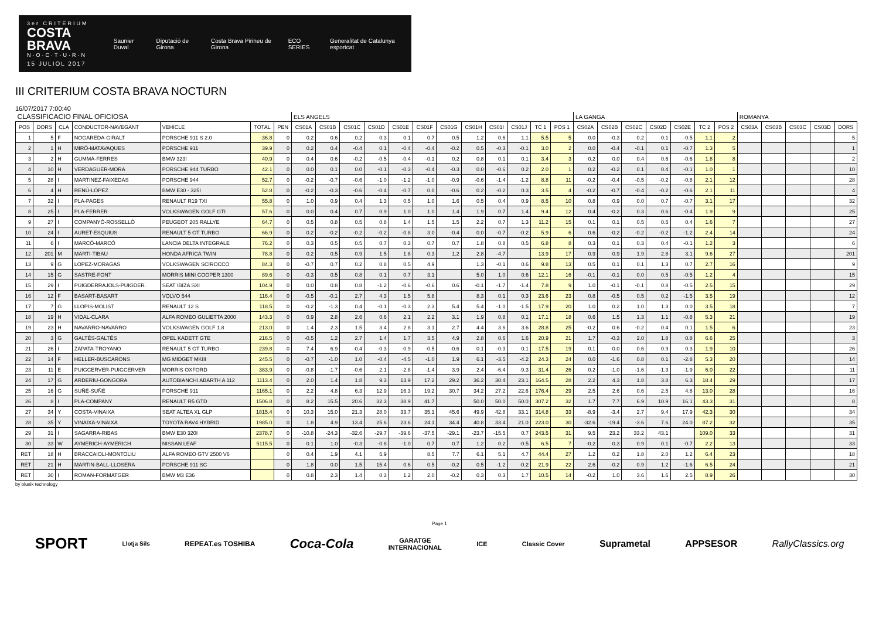3er CRITÈRIUM
COSTA BRAVA
N·O·C·T·U·R·N
15 JULIOL 2017
Saunier Duval Diputació de Girona Costa Brava Pirineu de Girona ECO SERIES
Generalitat de Catalunya esportcat
III CRITERIUM COSTA BRAVA NOCTURN
16/07/2017 7:00:40
| CLASSIFICACIO FINAL OFICIOSA | | | | | | | ELS ANGELS | | | | | | | | | | | | LA GANGA | | | | | | | ROMANYA | | | | |
| POS | DORS | CLA | CONDUCTOR-NAVEGANT | VEHICLE | TOTAL | PEN | CS01A | CS01B | CS01C | CS01D | CS01E | CS01F | CS01G | CS01H | CS01I | CS01J | TC 1 | POS 1 | CS02A | CS02B | CS02C | CS02D | CS02E | TC 2 | POS 2 | CS03A | CS03B | CS03C | CS03D | DORS |
| 1 | 5 | F | NOGAREDA-GIRALT | PORSCHE 911 S 2.0 | 36.8 | 0 | 0.2 | 0.6 | 0.2 | 0.3 | 0.1 | 0.7 | 0.5 | 1.2 | 0.6 | 1.1 | 5.5 | 5 | 0.0 | -0.3 | 0.2 | 0.1 | -0.5 | 1.1 | 2 | | | | | 5 |
| 2 | 1 | H | MIRÓ-MATAVAQUES | PORSCHE 911 | 39.9 | 0 | 0.2 | 0.4 | -0.4 | 0.1 | -0.4 | -0.4 | -0.2 | 0.5 | -0.3 | -0.1 | 3.0 | 2 | 0.0 | -0.4 | -0.1 | 0.1 | -0.7 | 1.3 | 5 | | | | | 1 |
| 3 | 2 | H | GUMMÀ-FERRES | BMW 323I | 40.9 | 0 | 0.4 | 0.6 | -0.2 | -0.5 | -0.4 | -0.1 | 0.2 | 0.8 | 0.1 | 0.1 | 3.4 | 3 | 0.2 | 0.0 | 0.4 | 0.6 | -0.6 | 1.8 | 8 | | | | | 2 |
| 4 | 10 | H | VERDAGUER-MORA | PORSCHE 944 TURBO | 42.1 | 0 | 0.0 | 0.1 | 0.0 | -0.1 | -0.3 | -0.4 | -0.3 | 0.0 | -0.6 | 0.2 | 2.0 | 1 | 0.2 | -0.2 | 0.1 | 0.4 | -0.1 | 1.0 | 1 | | | | | 10 |
| 5 | 28 | I | MARTINEZ-FAIXEDAS | PORSCHE 944 | 52.7 | 0 | -0.2 | -0.7 | -0.6 | -1.0 | -1.2 | -1.0 | -0.9 | -0.6 | -1.4 | -1.2 | 8.8 | 11 | -0.2 | -0.4 | -0.5 | -0.2 | -0.8 | 2.1 | 12 | | | | | 28 |
| 6 | 4 | H | RENÚ-LÓPEZ | BMW E30 - 325I | 52.8 | 0 | -0.2 | -0.3 | -0.6 | -0.4 | -0.7 | 0.0 | -0.6 | 0.2 | -0.2 | 0.3 | 3.5 | 4 | -0.2 | -0.7 | -0.4 | -0.2 | -0.6 | 2.1 | 11 | | | | | 4 |
| 7 | 32 | I | PLA-PAGES | RENAULT R19 TXI | 55.8 | 0 | 1.0 | 0.9 | 0.4 | 1.3 | 0.5 | 1.0 | 1.6 | 0.5 | 0.4 | 0.9 | 8.5 | 10 | 0.8 | 0.9 | 0.0 | 0.7 | -0.7 | 3.1 | 17 | | | | | 32 |
| 8 | 25 | I | PLA-FERRER | VOLKSWAGEN GOLF GTI | 57.6 | 0 | 0.0 | 0.4 | 0.7 | 0.9 | 1.0 | 1.0 | 1.4 | 1.9 | 0.7 | 1.4 | 9.4 | 12 | 0.4 | -0.2 | 0.3 | 0.6 | -0.4 | 1.9 | 9 | | | | | 25 |
| 9 | 27 | I | COMPANYÓ-ROSSELLÓ | PEUGEOT 205 RALLYE | 64.7 | 0 | 0.5 | 0.8 | 0.5 | 0.8 | 1.4 | 1.5 | 1.5 | 2.2 | 0.7 | 1.3 | 11.2 | 15 | 0.1 | 0.1 | 0.5 | 0.5 | 0.4 | 1.6 | 7 | | | | | 27 |
| 10 | 24 | I | AURET-ESQUIUS | RENAULT 5 GT TURBO | 66.9 | 0 | 0.2 | -0.2 | -0.2 | -0.2 | -0.8 | 3.0 | -0.4 | 0.0 | -0.7 | -0.2 | 5.9 | 6 | 0.6 | -0.2 | -0.2 | -0.2 | -1.2 | 2.4 | 14 | | | | | 24 |
| 11 | 6 | I | MARCÓ-MARCÓ | LANCIA DELTA INTEGRALE | 76.2 | 0 | 0.3 | 0.5 | 0.5 | 0.7 | 0.3 | 0.7 | 0.7 | 1.8 | 0.8 | 0.5 | 6.8 | 8 | 0.3 | 0.1 | 0.3 | 0.4 | -0.1 | 1.2 | 3 | | | | | 6 |
| 12 | 201 | M | MARTI-TIBAU | HONDA AFRICA TWIN | 78.8 | 0 | 0.2 | 0.5 | 0.9 | 1.5 | 1.8 | 0.3 | 1.2 | 2.8 | -4.7 | | 13.9 | 17 | 0.9 | 0.9 | 1.9 | 2.8 | 3.1 | 9.6 | 27 | | | | | 201 |
| 13 | 9 | G | LOPEZ-MORAGAS | VOLKSWAGEN SCIROCCO | 84.3 | 0 | -0.7 | 0.7 | 0.2 | 0.8 | 0.5 | 4.9 | | 1.3 | -0.1 | 0.6 | 9.8 | 13 | 0.5 | 0.1 | 0.1 | 1.3 | 0.7 | 2.7 | 16 | | | | | 9 |
| 14 | 15 | G | SASTRE-FONT | MORRIS MINI COOPER 1300 | 89.6 | 0 | -0.3 | 0.5 | 0.8 | 0.1 | 0.7 | 3.1 | | 5.0 | 1.0 | 0.6 | 12.1 | 16 | -0.1 | -0.1 | 0.0 | 0.5 | -0.5 | 1.2 | 4 | | | | | 15 |
| 15 | 29 | I | PUIGDERRAJOLS-PUIGDER. | SEAT IBIZA SXI | 104.9 | 0 | 0.0 | 0.8 | 0.8 | -1.2 | -0.6 | -0.6 | 0.6 | -0.1 | -1.7 | -1.4 | 7.8 | 9 | 1.0 | -0.1 | -0.1 | 0.8 | -0.5 | 2.5 | 15 | | | | | 29 |
| 16 | 12 | F | BASART-BASART | VOLVO 544 | 116.4 | 0 | -0.5 | -0.1 | 2.7 | 4.3 | 1.5 | 5.8 | | 8.3 | 0.1 | 0.3 | 23.6 | 23 | 0.8 | -0.5 | 0.5 | 0.2 | -1.5 | 3.5 | 19 | | | | | 12 |
| 17 | 7 | G | LLOPIS-MOLIST | RENAULT 12 S | 118.5 | 0 | -0.2 | -1.3 | 0.4 | -0.1 | -0.3 | 2.3 | 5.4 | 5.4 | -1.0 | -1.5 | 17.9 | 20 | 1.0 | 0.2 | 1.0 | 1.3 | 0.0 | 3.5 | 18 | | | | | 7 |
| 18 | 19 | H | VIDAL-CLARA | ALFA ROMEO GULIETTA 2000 | 143.3 | 0 | 0.9 | 2.8 | 2.6 | 0.6 | 2.1 | 2.2 | 3.1 | 1.9 | 0.8 | 0.1 | 17.1 | 18 | 0.6 | 1.5 | 1.3 | 1.1 | -0.8 | 5.3 | 21 | | | | | 19 |
| 19 | 23 | H | NAVARRO-NAVARRO | VOLKSWAGEN GOLF 1.8 | 213.0 | 0 | 1.4 | 2.3 | 1.5 | 3.4 | 2.8 | 3.1 | 2.7 | 4.4 | 3.6 | 3.6 | 28.8 | 25 | -0.2 | 0.6 | -0.2 | 0.4 | 0.1 | 1.5 | 6 | | | | | 23 |
| 20 | 3 | G | GALTÉS-GALTÉS | OPEL KADETT GTE | 216.5 | 0 | -0.5 | 1.2 | 2.7 | 1.4 | 1.7 | 3.5 | 4.9 | 2.8 | 0.6 | 1.6 | 20.9 | 21 | 1.7 | -0.3 | 2.0 | 1.8 | 0.8 | 6.6 | 25 | | | | | 3 |
| 21 | 26 | I | ZAPATA-TROYANO | RENAULT 5 GT TURBO | 239.8 | 0 | 7.4 | 6.9 | -0.4 | -0.3 | -0.9 | -0.5 | -0.6 | 0.1 | -0.3 | 0.1 | 17.5 | 19 | 0.1 | 0.0 | 0.6 | 0.9 | 0.3 | 1.9 | 10 | | | | | 26 |
| 22 | 14 | F | HELLER-BUSCARONS | MG MIDGET MKIII | 245.5 | 0 | -0.7 | -1.0 | 1.0 | -0.4 | -4.5 | -1.0 | 1.9 | 6.1 | -3.5 | -4.2 | 24.3 | 24 | 0.0 | -1.6 | 0.8 | 0.1 | -2.8 | 5.3 | 20 | | | | | 14 |
| 23 | 11 | E | PUIGCERVER-PUIGCERVER | MORRIS OXFORD | 383.9 | 0 | -0.8 | -1.7 | -0.6 | 2.1 | -2.8 | -1.4 | 3.9 | 2.4 | -6.4 | -9.3 | 31.4 | 26 | 0.2 | -1.0 | -1.6 | -1.3 | -1.9 | 6.0 | 22 | | | | | 11 |
| 24 | 17 | G | ARDERIU-GONGORA | AUTOBIANCHI ABARTH A 112 | 1113.4 | 0 | 2.0 | 1.4 | 1.8 | 9.3 | 13.9 | 17.2 | 29.2 | 36.2 | 30.4 | 23.1 | 164.5 | 28 | 2.2 | 4.3 | 1.8 | 3.8 | 6.3 | 18.4 | 29 | | | | | 17 |
| 25 | 16 | G | SUÑÉ-SUÑÉ | PORSCHE 911 | 1165.1 | 0 | 2.2 | 4.8 | 6.3 | 12.9 | 16.3 | 19.2 | 30.7 | 34.2 | 27.2 | 22.6 | 176.4 | 29 | 2.5 | 2.6 | 0.6 | 2.5 | 4.8 | 13.0 | 28 | | | | | 16 |
| 26 | 8 | I | PLA-COMPANY | RENAULT R5 GTD | 1506.8 | 0 | 8.2 | 15.5 | 20.6 | 32.3 | 38.9 | 41.7 | | 50.0 | 50.0 | 50.0 | 307.2 | 32 | 1.7 | 7.7 | 6.9 | 10.9 | 16.1 | 43.3 | 31 | | | | | 8 |
| 27 | 34 | Y | COSTA-VINAIXA | SEAT ALTEA XL GLP | 1815.4 | 0 | 10.3 | 15.0 | 21.3 | 28.0 | 33.7 | 35.1 | 45.6 | 49.9 | 42.8 | 33.1 | 314.8 | 33 | -8.9 | -3.4 | 2.7 | 9.4 | 17.9 | 42.3 | 30 | | | | | 34 |
| 28 | 35 | Y | VINAIXA-VINAIXA | TOYOTA RAV4 HYBRID | 1985.0 | 0 | 1.8 | 4.9 | 13.4 | 25.6 | 23.6 | 24.1 | 34.4 | 40.8 | 33.4 | 21.0 | 223.0 | 30 | -32.6 | -19.4 | -3.6 | 7.6 | 24.0 | 87.2 | 32 | | | | | 35 |
| 29 | 31 | I | SAGARRA-RIBAS | BMW E30 320I | 2378.7 | 0 | -10.8 | -24.3 | -32.6 | -29.7 | -39.6 | -37.5 | -29.1 | -23.7 | -15.5 | 0.7 | 243.5 | 31 | 9.5 | 23.2 | 33.2 | 43.1 | | 109.0 | 33 | | | | | 31 |
| 30 | 33 | W | AYMERICH-AYMERICH | NISSAN LEAF | 5115.5 | 0 | 0.1 | 1.0 | -0.3 | -0.8 | -1.0 | 0.7 | 0.7 | 1.2 | 0.2 | -0.5 | 6.5 | 7 | -0.2 | 0.3 | 0.9 | 0.1 | -0.7 | 2.2 | 13 | | | | | 33 |
| RET | 18 | H | BRACCAIOLI-MONTOLIU | ALFA ROMEO GTV 2500 V6 | | 0 | 0.4 | 1.9 | 4.1 | 5.9 | | 8.5 | 7.7 | 6.1 | 5.1 | 4.7 | 44.4 | 27 | 1.2 | 0.2 | 1.8 | 2.0 | 1.2 | 6.4 | 23 | | | | | 18 |
| RET | 21 | H | MARTIN-BALL-LLOSERA | PORSCHE 911 SC | | 0 | 1.8 | 0.0 | 1.5 | 15.4 | 0.6 | 0.5 | -0.2 | 0.5 | -1.2 | -0.2 | 21.9 | 22 | 2.6 | -0.2 | 0.9 | 1.2 | -1.6 | 6.5 | 24 | | | | | 21 |
| RET | 30 | I | ROMAN-FORMATGER | BMW M3 E36 | | 0 | 0.8 | 2.3 | 1.4 | 0.3 | 1.2 | 2.0 | -0.2 | 0.3 | 0.3 | 1.7 | 10.5 | 14 | -0.2 | 1.0 | 3.6 | 1.6 | 2.5 | 8.9 | 26 | | | | | 30 |
by blunik technology
Page 1
SPORT Llotja Sils REPEAT.es TOSHIBA Coca-Cola GARATGE
INTERNACIONAL ICE Classic Cover Suprametal APPSESOR RallyClassics.org